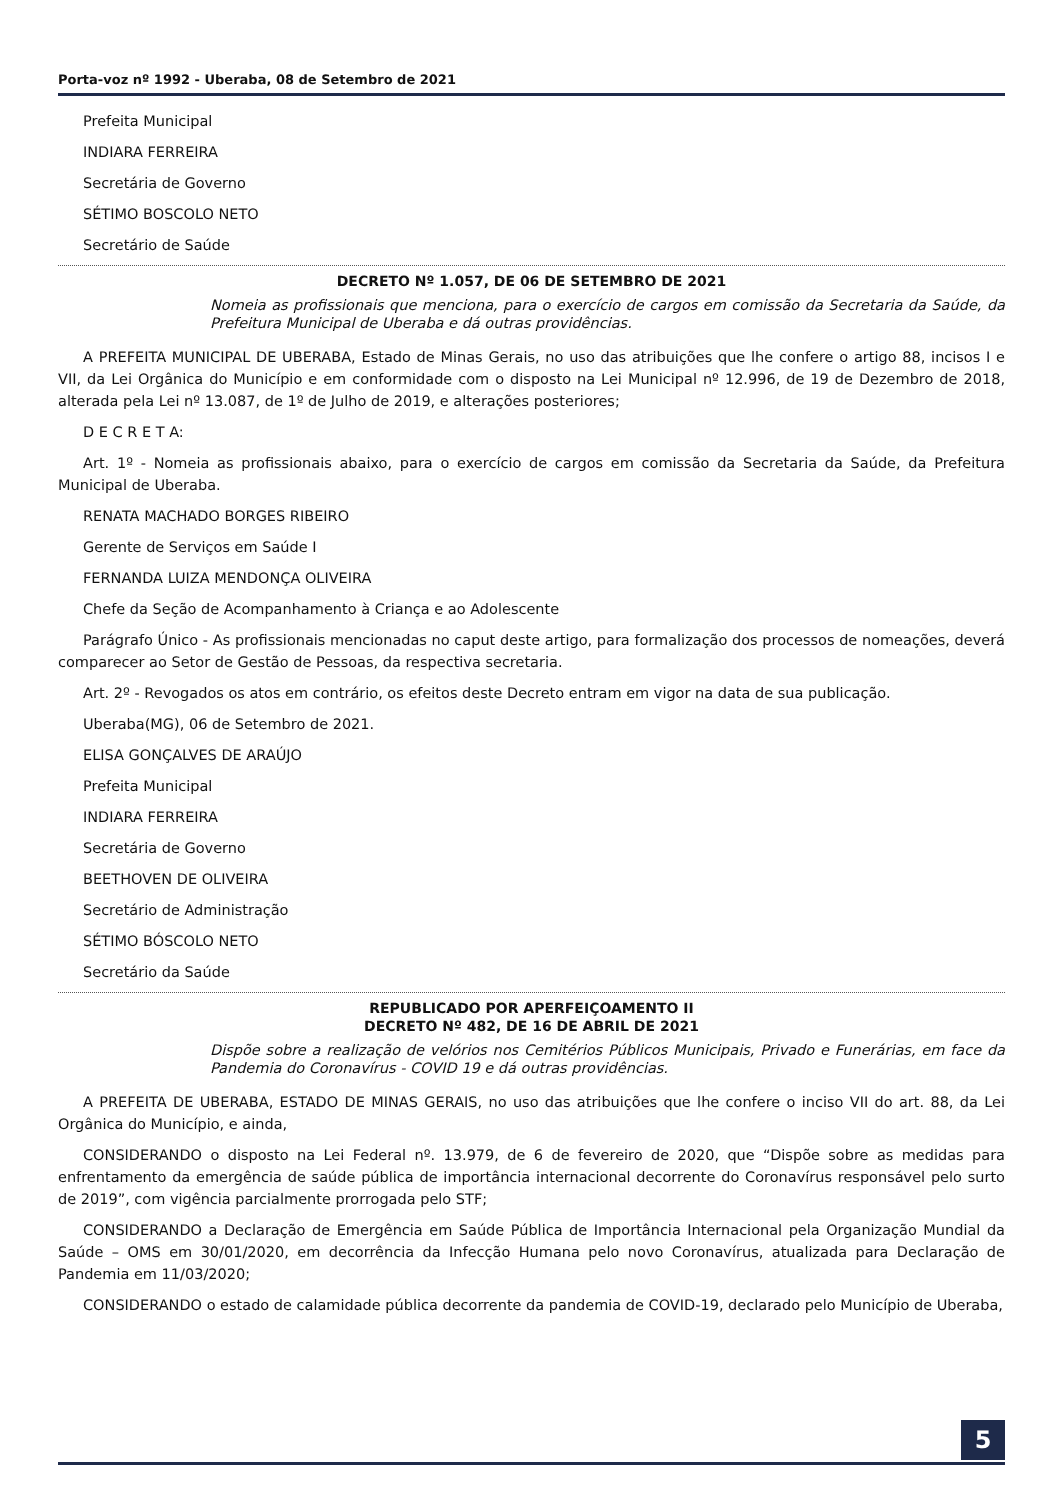Porta-voz nº 1992 - Uberaba, 08 de Setembro de 2021
Prefeita Municipal
INDIARA FERREIRA
Secretária de Governo
SÉTIMO BOSCOLO NETO
Secretário de Saúde
DECRETO Nº 1.057, DE 06 DE SETEMBRO DE 2021
Nomeia as profissionais que menciona, para o exercício de cargos em comissão da Secretaria da Saúde, da Prefeitura Municipal de Uberaba e dá outras providências.
A PREFEITA MUNICIPAL DE UBERABA, Estado de Minas Gerais, no uso das atribuições que lhe confere o artigo 88, incisos I e VII, da Lei Orgânica do Município e em conformidade com o disposto na Lei Municipal nº 12.996, de 19 de Dezembro de 2018, alterada pela Lei nº 13.087, de 1º de Julho de 2019, e alterações posteriores;
D E C R E T A:
Art. 1º - Nomeia as profissionais abaixo, para o exercício de cargos em comissão da Secretaria da Saúde, da Prefeitura Municipal de Uberaba.
RENATA MACHADO BORGES RIBEIRO
Gerente de Serviços em Saúde I
FERNANDA LUIZA MENDONÇA OLIVEIRA
Chefe da Seção de Acompanhamento à Criança e ao Adolescente
Parágrafo Único - As profissionais mencionadas no caput deste artigo, para formalização dos processos de nomeações, deverá comparecer ao Setor de Gestão de Pessoas, da respectiva secretaria.
Art. 2º - Revogados os atos em contrário, os efeitos deste Decreto entram em vigor na data de sua publicação.
Uberaba(MG), 06 de Setembro de 2021.
ELISA GONÇALVES DE ARAÚJO
Prefeita Municipal
INDIARA FERREIRA
Secretária de Governo
BEETHOVEN DE OLIVEIRA
Secretário de Administração
SÉTIMO BÓSCOLO NETO
Secretário da Saúde
REPUBLICADO POR APERFEIÇOAMENTO II
DECRETO Nº 482, DE 16 DE ABRIL DE 2021
Dispõe sobre a realização de velórios nos Cemitérios Públicos Municipais, Privado e Funerárias, em face da Pandemia do Coronavírus - COVID 19 e dá outras providências.
A PREFEITA DE UBERABA, ESTADO DE MINAS GERAIS, no uso das atribuições que lhe confere o inciso VII do art. 88, da Lei Orgânica do Município, e ainda,
CONSIDERANDO o disposto na Lei Federal nº. 13.979, de 6 de fevereiro de 2020, que “Dispõe sobre as medidas para enfrentamento da emergência de saúde pública de importância internacional decorrente do Coronavírus responsável pelo surto de 2019”, com vigência parcialmente prorrogada pelo STF;
CONSIDERANDO a Declaração de Emergência em Saúde Pública de Importância Internacional pela Organização Mundial da Saúde – OMS em 30/01/2020, em decorrência da Infecção Humana pelo novo Coronavírus, atualizada para Declaração de Pandemia em 11/03/2020;
CONSIDERANDO o estado de calamidade pública decorrente da pandemia de COVID-19, declarado pelo Município de Uberaba,
5